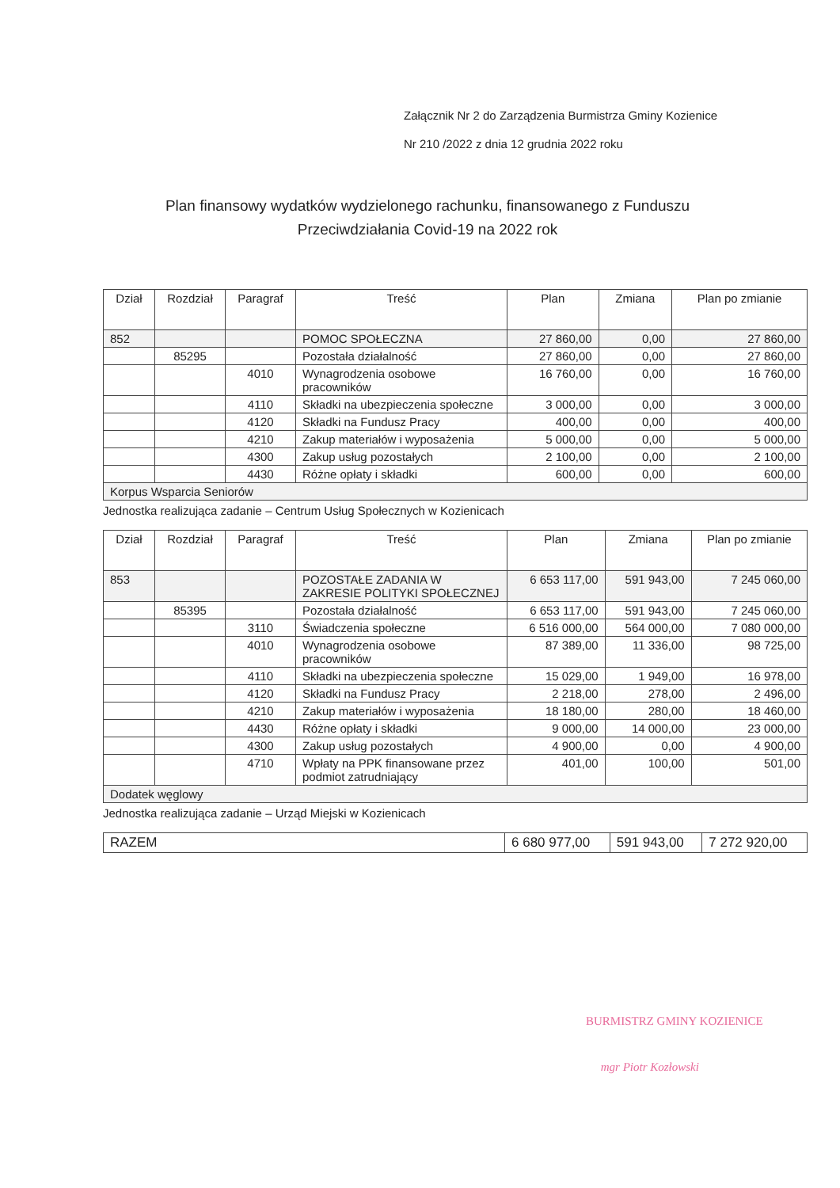Załącznik Nr 2 do Zarządzenia Burmistrza Gminy Kozienice
Nr 210 /2022 z dnia 12 grudnia 2022 roku
Plan finansowy wydatków wydzielonego rachunku, finansowanego z Funduszu Przeciwdziałania Covid-19 na 2022 rok
| Dział | Rozdział | Paragraf | Treść | Plan | Zmiana | Plan po zmianie |
| --- | --- | --- | --- | --- | --- | --- |
| 852 | | | POMOC SPOŁECZNA | 27 860,00 | 0,00 | 27 860,00 |
| | 85295 | | Pozostała działalność | 27 860,00 | 0,00 | 27 860,00 |
| | | 4010 | Wynagrodzenia osobowe pracowników | 16 760,00 | 0,00 | 16 760,00 |
| | | 4110 | Składki na ubezpieczenia społeczne | 3 000,00 | 0,00 | 3 000,00 |
| | | 4120 | Składki na Fundusz Pracy | 400,00 | 0,00 | 400,00 |
| | | 4210 | Zakup materiałów i wyposażenia | 5 000,00 | 0,00 | 5 000,00 |
| | | 4300 | Zakup usług pozostałych | 2 100,00 | 0,00 | 2 100,00 |
| | | 4430 | Różne opłaty i składki | 600,00 | 0,00 | 600,00 |
| Korpus Wsparcia Seniorów | | | | | | |
Jednostka realizująca zadanie – Centrum Usług Społecznych w Kozienicach
| Dział | Rozdział | Paragraf | Treść | Plan | Zmiana | Plan po zmianie |
| --- | --- | --- | --- | --- | --- | --- |
| 853 | | | POZOSTAŁE ZADANIA W ZAKRESIE POLITYKI SPOŁECZNEJ | 6 653 117,00 | 591 943,00 | 7 245 060,00 |
| | 85395 | | Pozostała działalność | 6 653 117,00 | 591 943,00 | 7 245 060,00 |
| | | 3110 | Świadczenia społeczne | 6 516 000,00 | 564 000,00 | 7 080 000,00 |
| | | 4010 | Wynagrodzenia osobowe pracowników | 87 389,00 | 11 336,00 | 98 725,00 |
| | | 4110 | Składki na ubezpieczenia społeczne | 15 029,00 | 1 949,00 | 16 978,00 |
| | | 4120 | Składki na Fundusz Pracy | 2 218,00 | 278,00 | 2 496,00 |
| | | 4210 | Zakup materiałów i wyposażenia | 18 180,00 | 280,00 | 18 460,00 |
| | | 4430 | Różne opłaty i składki | 9 000,00 | 14 000,00 | 23 000,00 |
| | | 4300 | Zakup usług pozostałych | 4 900,00 | 0,00 | 4 900,00 |
| | | 4710 | Wpłaty na PPK finansowane przez podmiot zatrudniający | 401,00 | 100,00 | 501,00 |
| Dodatek węglowy | | | | | | |
Jednostka realizująca zadanie – Urząd Miejski w Kozienicach
| RAZEM | 6 680 977,00 | 591 943,00 | 7 272 920,00 |
BURMISTRZ GMINY KOZIENICE
mgr Piotr Kozłowski